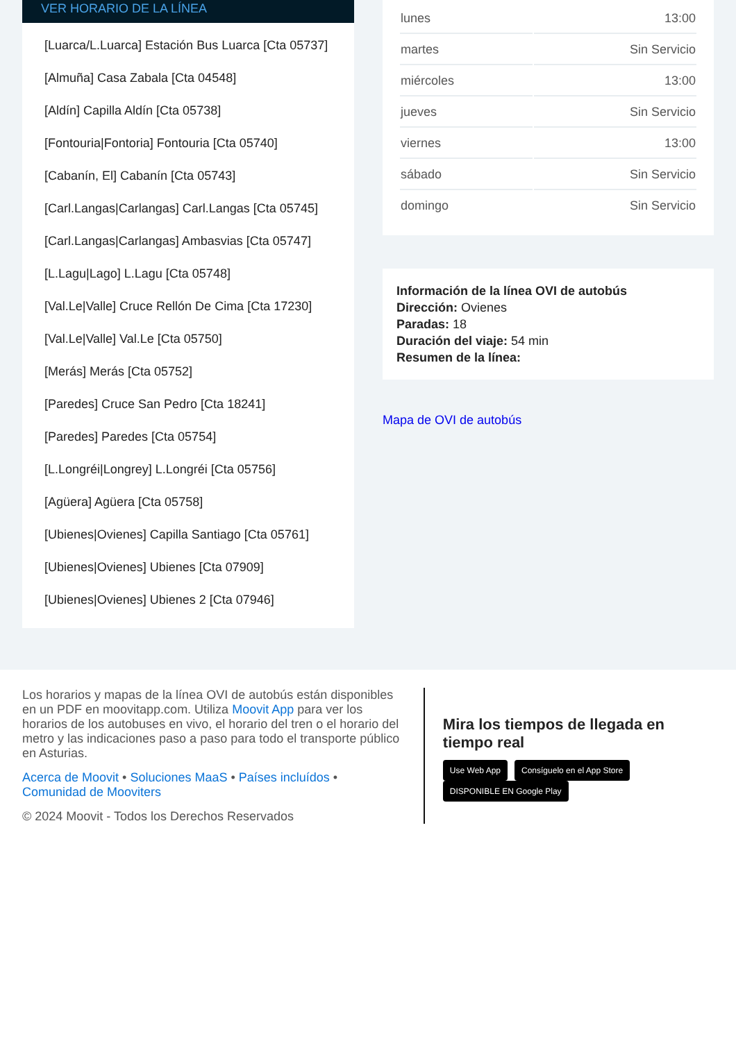VER HORARIO DE LA LÍNEA
[Luarca/L.Luarca] Estación Bus Luarca [Cta 05737]
[Almuña] Casa Zabala [Cta 04548]
[Aldín] Capilla Aldín [Cta 05738]
[Fontouria|Fontoria] Fontouria [Cta 05740]
[Cabanín, El] Cabanín [Cta 05743]
[Carl.Langas|Carlangas] Carl.Langas [Cta 05745]
[Carl.Langas|Carlangas] Ambasvias [Cta 05747]
[L.Lagu|Lago] L.Lagu [Cta 05748]
[Val.Le|Valle] Cruce Rellón De Cima [Cta 17230]
[Val.Le|Valle] Val.Le [Cta 05750]
[Merás] Merás [Cta 05752]
[Paredes] Cruce San Pedro [Cta 18241]
[Paredes] Paredes [Cta 05754]
[L.Longréi|Longrey] L.Longréi [Cta 05756]
[Agüera] Agüera [Cta 05758]
[Ubienes|Ovienes] Capilla Santiago [Cta 05761]
[Ubienes|Ovienes] Ubienes [Cta 07909]
[Ubienes|Ovienes] Ubienes 2 [Cta 07946]
| lunes | 13:00 |
| martes | Sin Servicio |
| miércoles | 13:00 |
| jueves | Sin Servicio |
| viernes | 13:00 |
| sábado | Sin Servicio |
| domingo | Sin Servicio |
Información de la línea OVI de autobús
Dirección: Ovienes
Paradas: 18
Duración del viaje: 54 min
Resumen de la línea:
Mapa de OVI de autobús
Los horarios y mapas de la línea OVI de autobús están disponibles en un PDF en moovitapp.com. Utiliza Moovit App para ver los horarios de los autobuses en vivo, el horario del tren o el horario del metro y las indicaciones paso a paso para todo el transporte público en Asturias.
Acerca de Moovit • Soluciones MaaS • Países incluídos • Comunidad de Mooviters
© 2024 Moovit - Todos los Derechos Reservados
Mira los tiempos de llegada en tiempo real
Use Web App Consíguelo en el App Store DISPONIBLE EN Google Play